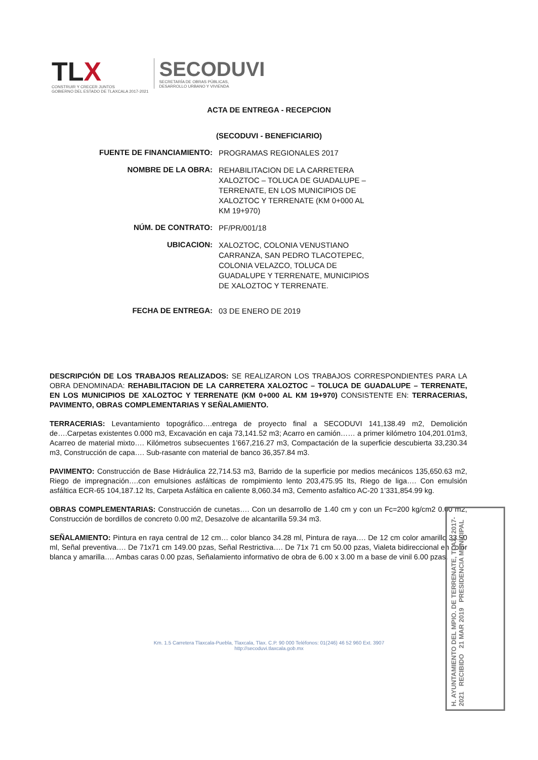TL X
CONSTRUIR Y CRECER JUNTOS
GOBIERNO DEL ESTADO DE TLAXCALA 2017-2021
SECODUVI
SECRETARÍA DE OBRAS PÚBLICAS,
DESARROLLO URBANO Y VIVIENDA
ACTA DE ENTREGA - RECEPCION
(SECODUVI - BENEFICIARIO)
FUENTE DE FINANCIAMIENTO:
PROGRAMAS REGIONALES 2017
NOMBRE DE LA OBRA:
REHABILITACION DE LA CARRETERA XALOZTOC – TOLUCA DE GUADALUPE – TERRENATE, EN LOS MUNICIPIOS DE XALOZTOC Y TERRENATE (KM 0+000 AL KM 19+970)
NÚM. DE CONTRATO:
PF/PR/001/18
UBICACION:
XALOZTOC, COLONIA VENUSTIANO CARRANZA, SAN PEDRO TLACOTEPEC, COLONIA VELAZCO, TOLUCA DE GUADALUPE Y TERRENATE, MUNICIPIOS DE XALOZTOC Y TERRENATE.
FECHA DE ENTREGA:
03 DE ENERO DE 2019
DESCRIPCIÓN DE LOS TRABAJOS REALIZADOS: SE REALIZARON LOS TRABAJOS CORRESPONDIENTES PARA LA OBRA DENOMINADA: REHABILITACION DE LA CARRETERA XALOZTOC – TOLUCA DE GUADALUPE – TERRENATE, EN LOS MUNICIPIOS DE XALOZTOC Y TERRENATE (KM 0+000 AL KM 19+970) CONSISTENTE EN: TERRACERIAS, PAVIMENTO, OBRAS COMPLEMENTARIAS Y SEÑALAMIENTO.
TERRACERIAS: Levantamiento topográfico….entrega de proyecto final a SECODUVI 141,138.49 m2, Demolición de….Carpetas existentes 0.000 m3, Excavación en caja 73,141.52 m3; Acarro en camión…… a primer kilómetro 104,201.01m3, Acarreo de material mixto…. Kilómetros subsecuentes 1’667,216.27 m3, Compactación de la superficie descubierta 33,230.34 m3, Construcción de capa…. Sub-rasante con material de banco 36,357.84 m3.
PAVIMENTO: Construcción de Base Hidráulica 22,714.53 m3, Barrido de la superficie por medios mecánicos 135,650.63 m2, Riego de impregnación….con emulsiones asfálticas de rompimiento lento 203,475.95 lts, Riego de liga…. Con emulsión asfáltica ECR-65 104,187.12 lts, Carpeta Asfáltica en caliente 8,060.34 m3, Cemento asfaltico AC-20 1’331,854.99 kg.
OBRAS COMPLEMENTARIAS: Construcción de cunetas…. Con un desarrollo de 1.40 cm y con un Fc=200 kg/cm2 0.00 m2, Construcción de bordillos de concreto 0.00 m2, Desazolve de alcantarilla 59.34 m3.
SEÑALAMIENTO: Pintura en raya central de 12 cm… color blanco 34.28 ml, Pintura de raya…. De 12 cm color amarillo 33.50 ml, Señal preventiva…. De 71x71 cm 149.00 pzas, Señal Restrictiva…. De 71x 71 cm 50.00 pzas, Vialeta bidireccional en color blanca y amarilla…. Ambas caras 0.00 pzas, Señalamiento informativo de obra de 6.00 x 3.00 m a base de vinil 6.00 pzas.
H. AYUNTAMIENTO DEL MPIO. DE TERRENATE, TLAX. 2017-2021 RECIBIDO 21 MAR 2019 PRESIDENCIA MUNICIPAL
Km. 1.5 Carretera Tlaxcala-Puebla, Tlaxcala, Tlax. C.P. 90 000 Teléfonos: 01(246) 46 52 960 Ext. 3907
http://secoduvi.tlaxcala.gob.mx